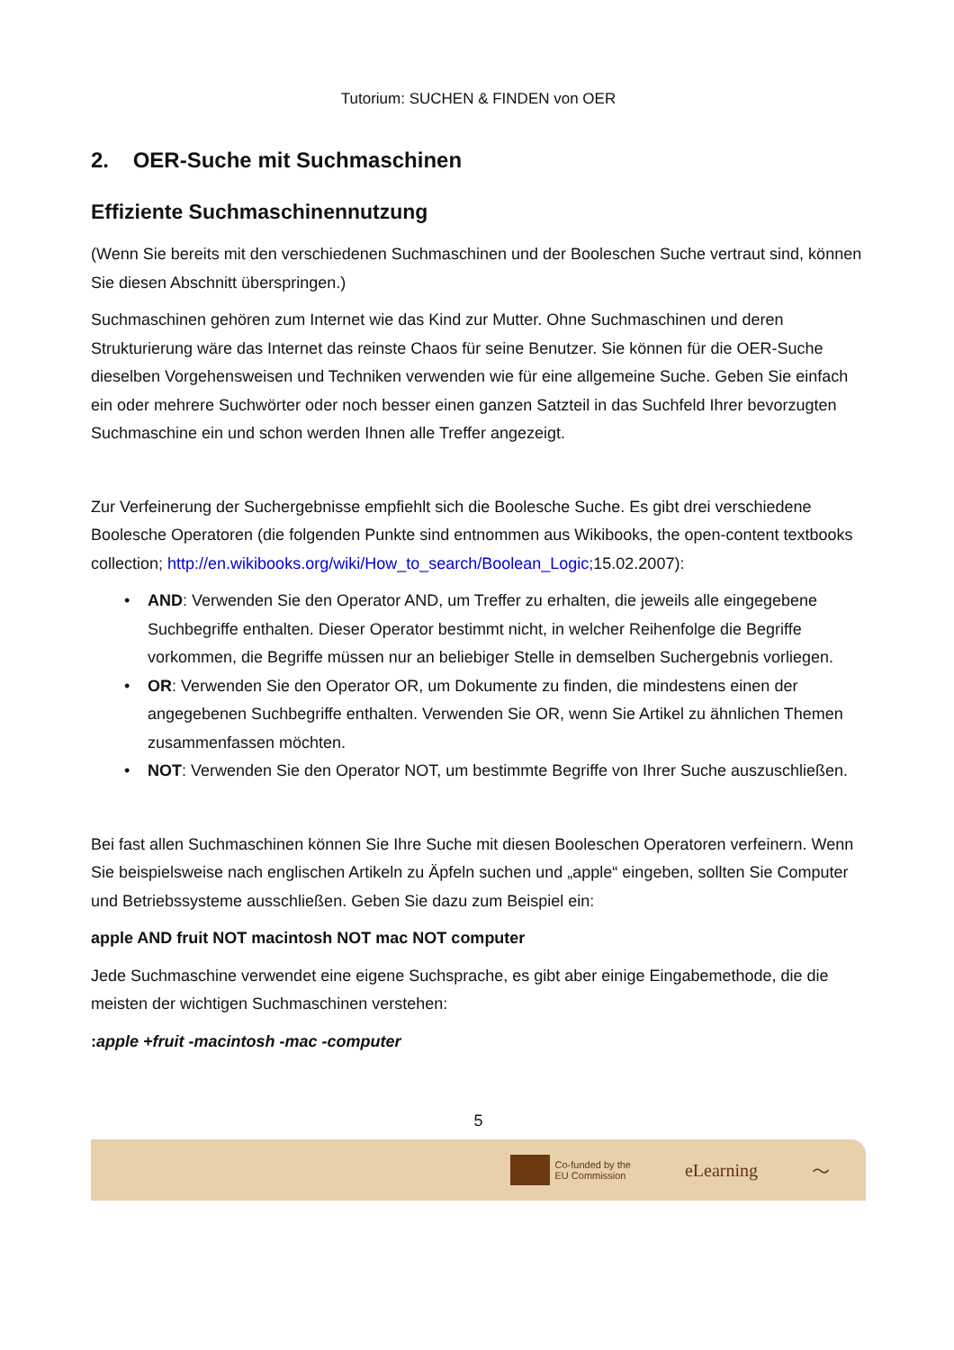Tutorium: SUCHEN & FINDEN von OER
2. OER-Suche mit Suchmaschinen
Effiziente Suchmaschinennutzung
(Wenn Sie bereits mit den verschiedenen Suchmaschinen und der Booleschen Suche vertraut sind, können Sie diesen Abschnitt überspringen.)
Suchmaschinen gehören zum Internet wie das Kind zur Mutter. Ohne Suchmaschinen und deren Strukturierung wäre das Internet das reinste Chaos für seine Benutzer. Sie können für die OER-Suche dieselben Vorgehensweisen und Techniken verwenden wie für eine allgemeine Suche. Geben Sie einfach ein oder mehrere Suchwörter oder noch besser einen ganzen Satzteil in das Suchfeld Ihrer bevorzugten Suchmaschine ein und schon werden Ihnen alle Treffer angezeigt.
Zur Verfeinerung der Suchergebnisse empfiehlt sich die Boolesche Suche. Es gibt drei verschiedene Boolesche Operatoren (die folgenden Punkte sind entnommen aus Wikibooks, the open-content textbooks collection; http://en.wikibooks.org/wiki/How_to_search/Boolean_Logic; 15.02.2007):
• AND: Verwenden Sie den Operator AND, um Treffer zu erhalten, die jeweils alle eingegebene Suchbegriffe enthalten. Dieser Operator bestimmt nicht, in welcher Reihenfolge die Begriffe vorkommen, die Begriffe müssen nur an beliebiger Stelle in demselben Suchergebnis vorliegen.
• OR: Verwenden Sie den Operator OR, um Dokumente zu finden, die mindestens einen der angegebenen Suchbegriffe enthalten. Verwenden Sie OR, wenn Sie Artikel zu ähnlichen Themen zusammenfassen möchten.
• NOT: Verwenden Sie den Operator NOT, um bestimmte Begriffe von Ihrer Suche auszuschließen.
Bei fast allen Suchmaschinen können Sie Ihre Suche mit diesen Booleschen Operatoren verfeinern. Wenn Sie beispielsweise nach englischen Artikeln zu Äpfeln suchen und „apple“ eingeben, sollten Sie Computer und Betriebssysteme ausschließen. Geben Sie dazu zum Beispiel ein:
apple AND fruit NOT macintosh NOT mac NOT computer
Jede Suchmaschine verwendet eine eigene Suchsprache, es gibt aber einige Eingabemethode, die die meisten der wichtigen Suchmaschinen verstehen:
:apple +fruit -macintosh -mac -computer
5
Co-funded by the
EU Commission
eLearning 〜